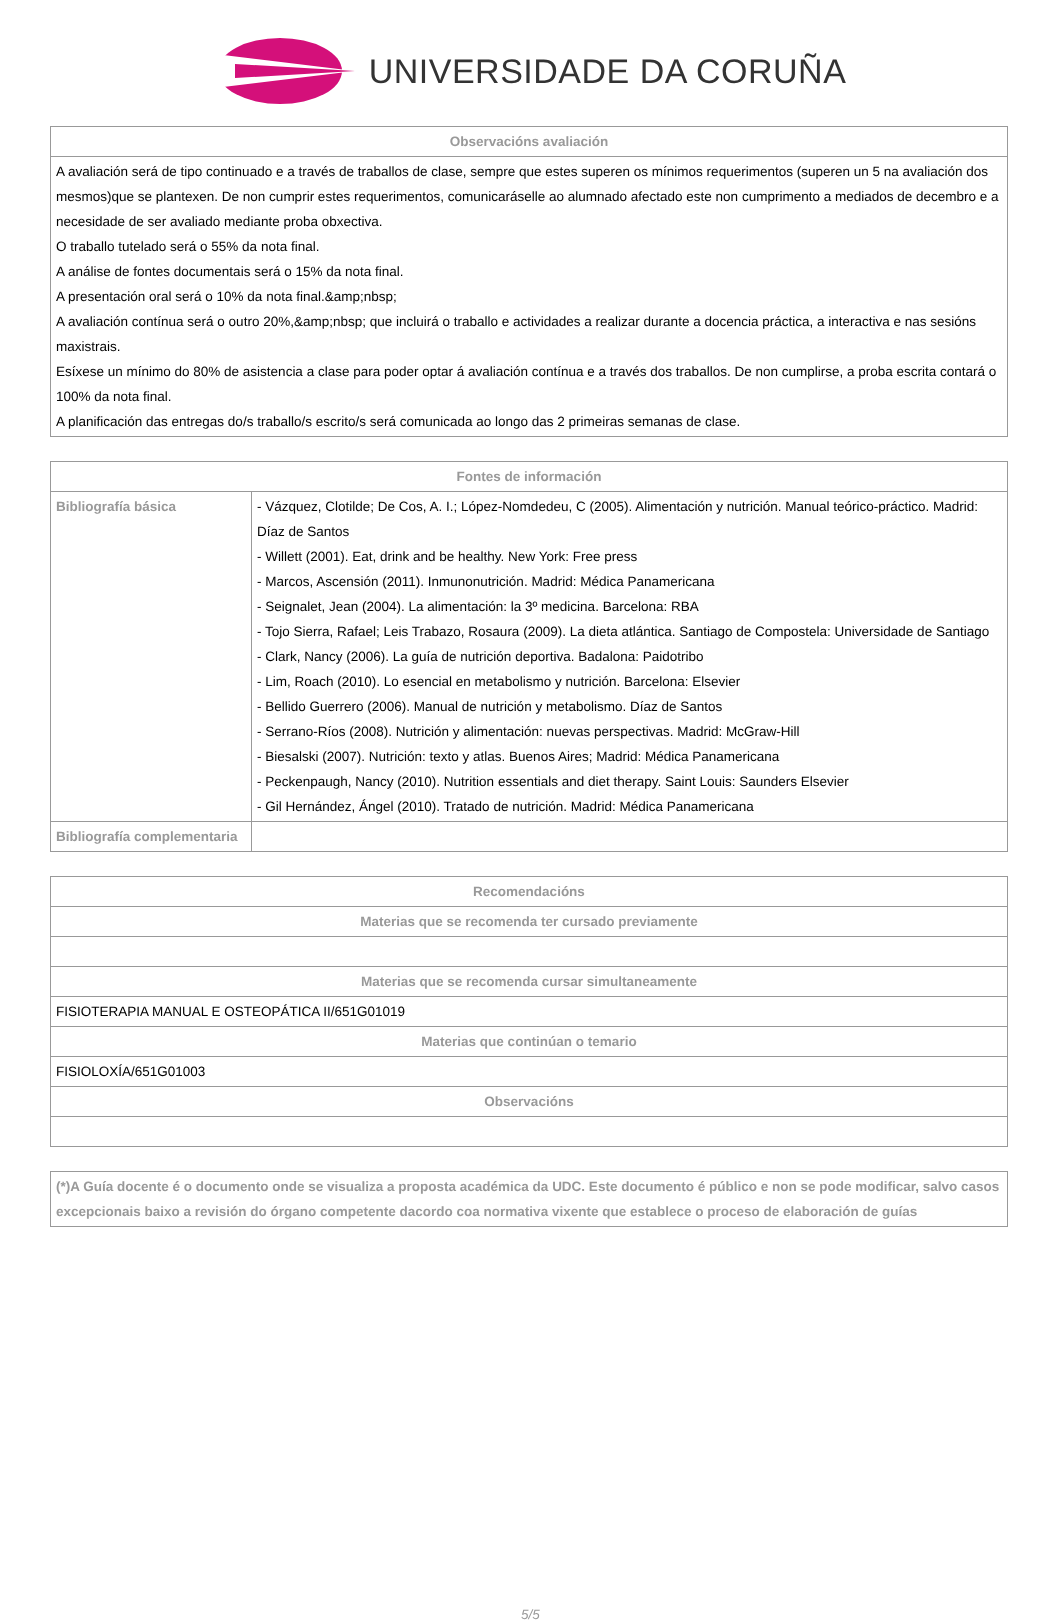UNIVERSIDADE DA CORUÑA
| Observacións avaliación |
| --- |
| A avaliación será de tipo continuado e a través de traballos de clase, sempre que estes superen os mínimos requerimentos (superen un 5 na avaliación dos mesmos)que se plantexen. De non cumprir estes requerimentos, comunicaráselle ao alumnado afectado este non cumprimento a mediados de decembro e a necesidade de ser avaliado mediante proba obxectiva. O traballo tutelado será o 55% da nota final. A análise de fontes documentais será o 15% da nota final. A presentación oral será o 10% da nota final.&amp;nbsp; A avaliación contínua será o outro 20%,&amp;nbsp; que incluirá o traballo e actividades a realizar durante a docencia práctica, a interactiva e nas sesións maxistrais. Esíxese un mínimo do 80% de asistencia a clase para poder optar á avaliación contínua e a través dos traballos. De non cumplirse, a proba escrita contará o 100% da nota final. A planificación das entregas do/s traballo/s escrito/s será comunicada ao longo das 2 primeiras semanas de clase. |
| Fontes de información | |
| --- | --- |
| Bibliografía básica | - Vázquez, Clotilde; De Cos, A. I.; López-Nomdedeu, C (2005). Alimentación y nutrición. Manual teórico-práctico. Madrid: Díaz de Santos - Willett (2001). Eat, drink and be healthy. New York: Free press - Marcos, Ascensión (2011). Inmunonutrición. Madrid: Médica Panamericana - Seignalet, Jean (2004). La alimentación: la 3º medicina. Barcelona: RBA - Tojo Sierra, Rafael; Leis Trabazo, Rosaura (2009). La dieta atlántica. Santiago de Compostela: Universidade de Santiago - Clark, Nancy (2006). La guía de nutrición deportiva. Badalona: Paidotribo - Lim, Roach (2010). Lo esencial en metabolismo y nutrición. Barcelona: Elsevier - Bellido Guerrero (2006). Manual de nutrición y metabolismo. Díaz de Santos - Serrano-Ríos (2008). Nutrición y alimentación: nuevas perspectivas. Madrid: McGraw-Hill - Biesalski (2007). Nutrición: texto y atlas. Buenos Aires; Madrid: Médica Panamericana - Peckenpaugh, Nancy (2010). Nutrition essentials and diet therapy. Saint Louis: Saunders Elsevier - Gil Hernández, Ángel (2010). Tratado de nutrición. Madrid: Médica Panamericana |
| Bibliografía complementaria | |
| Recomendacións |
| --- |
| Materias que se recomenda ter cursado previamente |
| Materias que se recomenda cursar simultaneamente |
| FISIOTERAPIA MANUAL E OSTEOPÁTICA II/651G01019 |
| Materias que continúan o temario |
| FISIOLOXÍA/651G01003 |
| Observacións |
| (*)A Guía docente é o documento onde se visualiza a proposta académica da UDC. Este documento é público e non se pode modificar, salvo casos excepcionais baixo a revisión do órgano competente dacordo coa normativa vixente que establece o proceso de elaboración de guías |
5/5